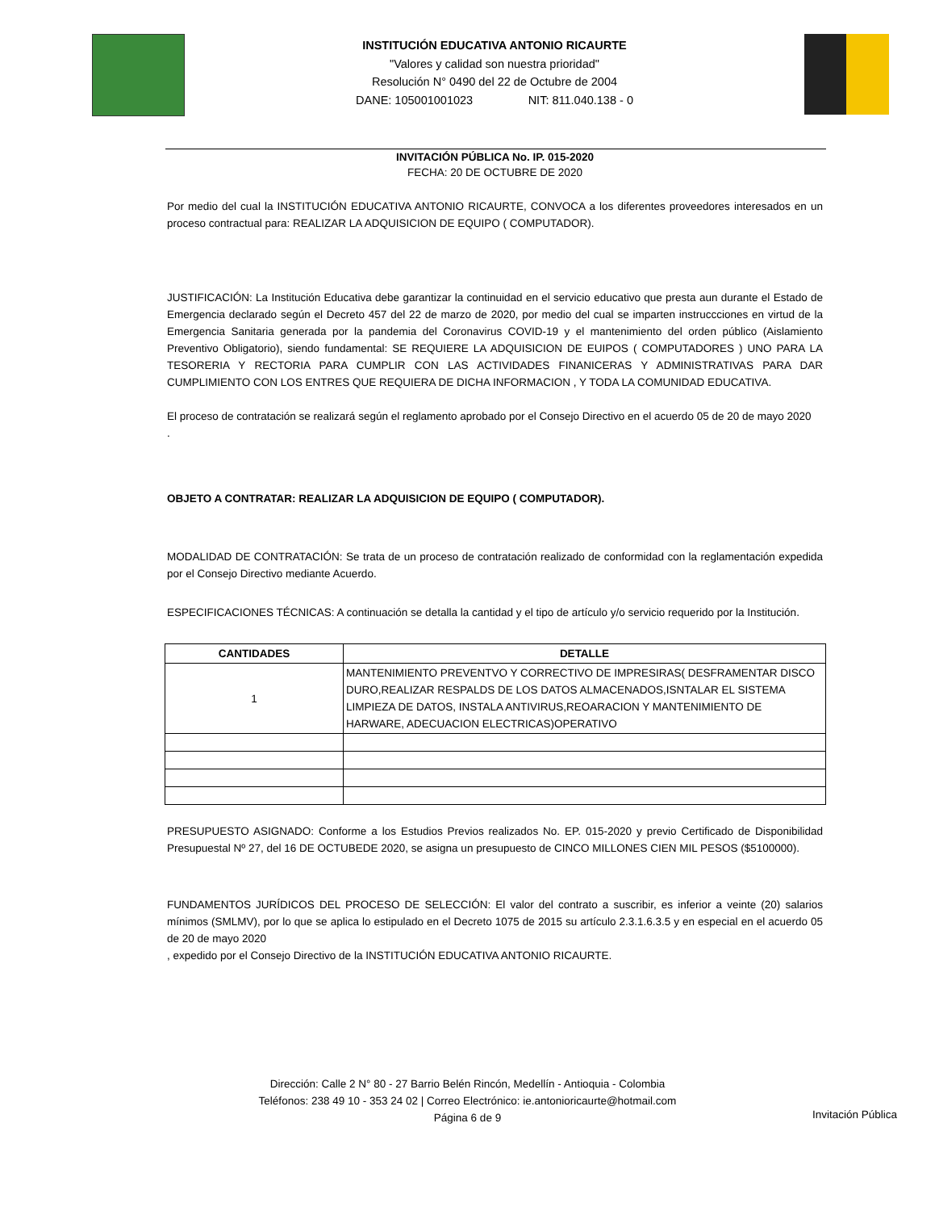INSTITUCIÓN EDUCATIVA ANTONIO RICAURTE
"Valores y calidad son nuestra prioridad"
Resolución N° 0490 del 22 de Octubre de 2004
DANE: 105001001023 NIT: 811.040.138 - 0
INVITACIÓN PÚBLICA No. IP. 015-2020
FECHA: 20 DE OCTUBRE DE 2020
Por medio del cual la INSTITUCIÓN EDUCATIVA ANTONIO RICAURTE, CONVOCA a los diferentes proveedores interesados en un proceso contractual para: REALIZAR LA ADQUISICION DE EQUIPO ( COMPUTADOR).
JUSTIFICACIÓN: La Institución Educativa debe garantizar la continuidad en el servicio educativo que presta aun durante el Estado de Emergencia declarado según el Decreto 457 del 22 de marzo de 2020, por medio del cual se imparten instruccciones en virtud de la Emergencia Sanitaria generada por la pandemia del Coronavirus COVID-19 y el mantenimiento del orden público (Aislamiento Preventivo Obligatorio), siendo fundamental: SE REQUIERE LA ADQUISICION DE EUIPOS ( COMPUTADORES ) UNO PARA LA TESORERIA Y RECTORIA PARA CUMPLIR CON LAS ACTIVIDADES FINANICERAS Y ADMINISTRATIVAS PARA DAR CUMPLIMIENTO CON LOS ENTRES QUE REQUIERA DE DICHA INFORMACION , Y TODA LA COMUNIDAD EDUCATIVA.
El proceso de contratación se realizará según el reglamento aprobado por el Consejo Directivo en el acuerdo 05 de 20 de mayo 2020
.
OBJETO A CONTRATAR: REALIZAR LA ADQUISICION DE EQUIPO ( COMPUTADOR).
MODALIDAD DE CONTRATACIÓN: Se trata de un proceso de contratación realizado de conformidad con la reglamentación expedida por el Consejo Directivo mediante Acuerdo.
ESPECIFICACIONES TÉCNICAS: A continuación se detalla la cantidad y el tipo de artículo y/o servicio requerido por la Institución.
| CANTIDADES | DETALLE |
| --- | --- |
| 1 | MANTENIMIENTO PREVENTVO Y CORRECTIVO DE IMPRESIRAS( DESFRAMENTAR DISCO DURO,REALIZAR RESPALDS DE LOS DATOS ALMACENADOS,ISNTALAR EL SISTEMA LIMPIEZA DE DATOS, INSTALA ANTIVIRUS,REOARACION Y MANTENIMIENTO DE HARWARE, ADECUACION ELECTRICAS)OPERATIVO |
PRESUPUESTO ASIGNADO: Conforme a los Estudios Previos realizados No. EP. 015-2020 y previo Certificado de Disponibilidad Presupuestal Nº 27, del 16 DE OCTUBEDE 2020, se asigna un presupuesto de CINCO MILLONES CIEN MIL PESOS ($5100000).
FUNDAMENTOS JURÍDICOS DEL PROCESO DE SELECCIÓN: El valor del contrato a suscribir, es inferior a veinte (20) salarios mínimos (SMLMV), por lo que se aplica lo estipulado en el Decreto 1075 de 2015 su artículo 2.3.1.6.3.5 y en especial en el acuerdo 05 de 20 de mayo 2020
, expedido por el Consejo Directivo de la INSTITUCIÓN EDUCATIVA ANTONIO RICAURTE.
Dirección: Calle 2 N° 80 - 27 Barrio Belén Rincón, Medellín - Antioquia - Colombia
Teléfonos: 238 49 10 - 353 24 02 | Correo Electrónico: ie.antonioricaurte@hotmail.com
Página 6 de 9
Invitación Pública